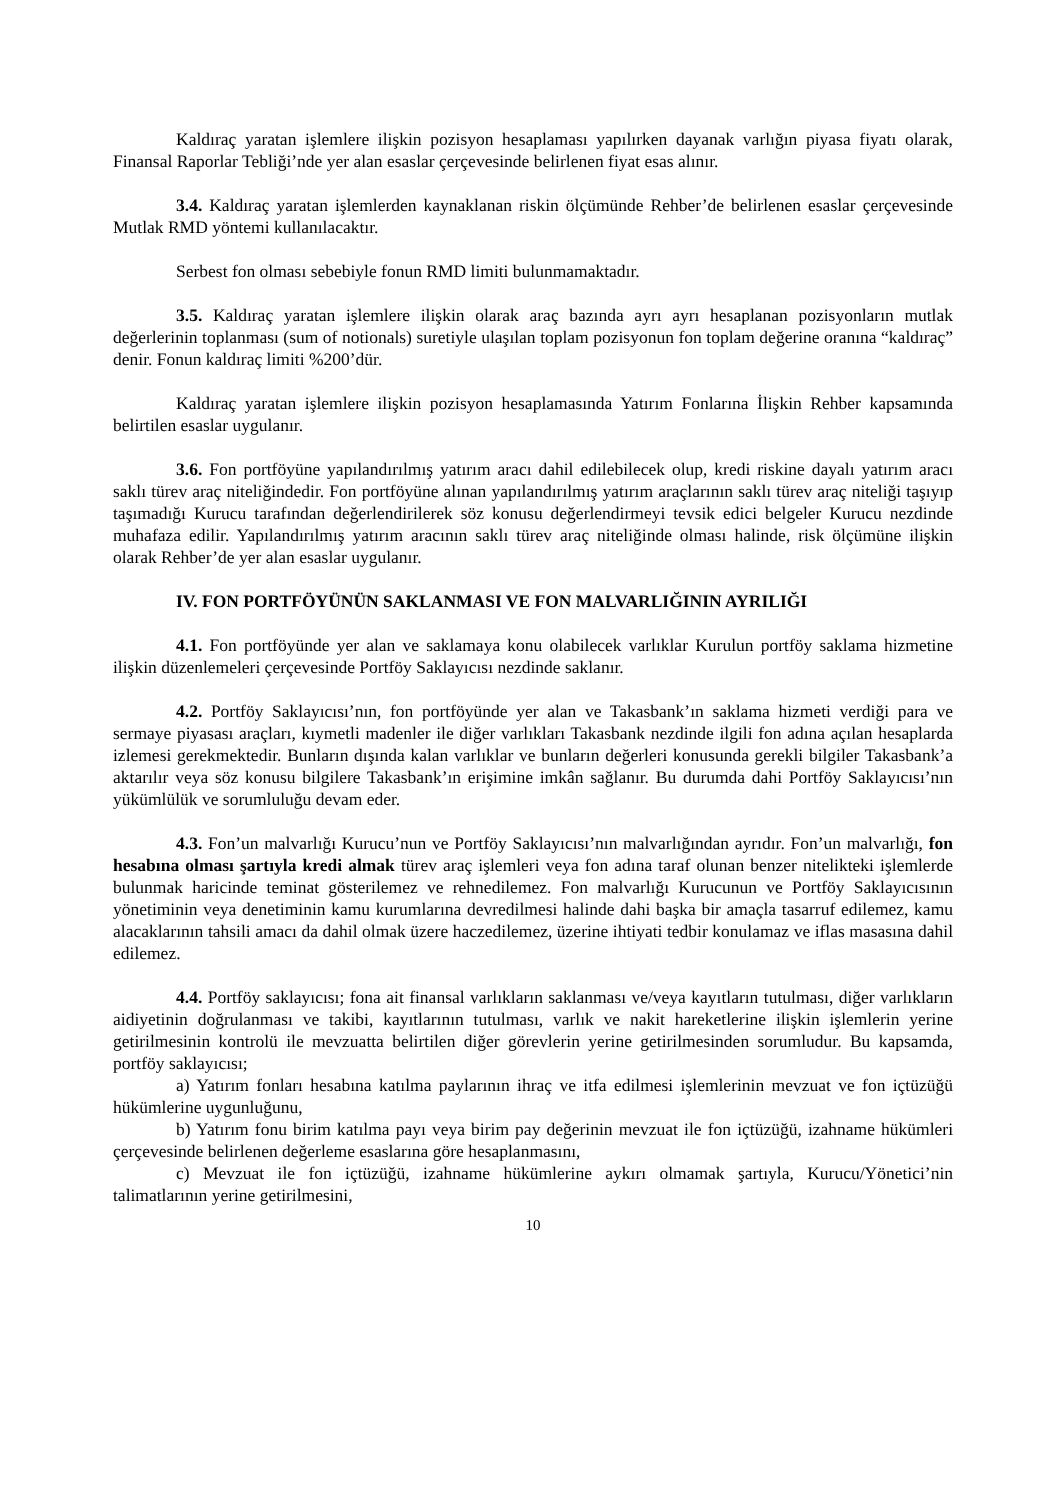Kaldıraç yaratan işlemlere ilişkin pozisyon hesaplaması yapılırken dayanak varlığın piyasa fiyatı olarak, Finansal Raporlar Tebliği’nde yer alan esaslar çerçevesinde belirlenen fiyat esas alınır.
3.4. Kaldıraç yaratan işlemlerden kaynaklanan riskin ölçümünde Rehber’de belirlenen esaslar çerçevesinde Mutlak RMD yöntemi kullanılacaktır.
Serbest fon olması sebebiyle fonun RMD limiti bulunmamaktadır.
3.5. Kaldıraç yaratan işlemlere ilişkin olarak araç bazında ayrı ayrı hesaplanan pozisyonların mutlak değerlerinin toplanması (sum of notionals) suretiyle ulaşılan toplam pozisyonun fon toplam değerine oranına “kaldıraç” denir. Fonun kaldıraç limiti %200’dür.
Kaldıraç yaratan işlemlere ilişkin pozisyon hesaplamasında Yatırım Fonlarına İlişkin Rehber kapsamında belirtilen esaslar uygulanır.
3.6. Fon portföyüne yapılandırılmış yatırım aracı dahil edilebilecek olup, kredi riskine dayalı yatırım aracı saklı türev araç niteliğindedir. Fon portföyüne alınan yapılandırılmış yatırım araçlarının saklı türev araç niteliği taşıyıp taşımadığı Kurucu tarafından değerlendirilerek söz konusu değerlendirmeyi tevsik edici belgeler Kurucu nezdinde muhafaza edilir. Yapılandırılmış yatırım aracının saklı türev araç niteliğinde olması halinde, risk ölçümüne ilişkin olarak Rehber’de yer alan esaslar uygulanır.
IV. FON PORTFÖYÜNÜN SAKLANMASI VE FON MALVARLIĞININ AYRILIĞI
4.1. Fon portföyünde yer alan ve saklamaya konu olabilecek varlıklar Kurulun portföy saklama hizmetine ilişkin düzenlemeleri çerçevesinde Portföy Saklayıcısı nezdinde saklanır.
4.2. Portföy Saklayıcısı’nın, fon portföyünde yer alan ve Takasbank’ın saklama hizmeti verdiği para ve sermaye piyasası araçları, kıymetli madenler ile diğer varlıkları Takasbank nezdinde ilgili fon adına açılan hesaplarda izlemesi gerekmektedir. Bunların dışında kalan varlıklar ve bunların değerleri konusunda gerekli bilgiler Takasbank’a aktarılır veya söz konusu bilgilere Takasbank’ın erişimine imkân sağlanır. Bu durumda dahi Portföy Saklayıcısı’nın yükümlülük ve sorumluluğu devam eder.
4.3. Fon’un malvarlığı Kurucu’nun ve Portföy Saklayıcısı’nın malvarlığından ayrıdır. Fon’un malvarlığı, fon hesabına olması şartıyla kredi almak türev araç işlemleri veya fon adına taraf olunan benzer nitelikteki işlemlerde bulunmak haricinde teminat gösterilemez ve rehnedilemez. Fon malvarlığı Kurucunun ve Portföy Saklayıcısının yönetiminin veya denetiminin kamu kurumlarına devredilmesi halinde dahi başka bir amaçla tasarruf edilemez, kamu alacaklarının tahsili amacı da dahil olmak üzere haczedilemez, üzerine ihtiyati tedbir konulamaz ve iflas masasına dahil edilemez.
4.4. Portföy saklayıcısı; fona ait finansal varlıkların saklanması ve/veya kayıtların tutulması, diğer varlıkların aidiyetinin doğrulanması ve takibi, kayıtlarının tutulması, varlık ve nakit hareketlerine ilişkin işlemlerin yerine getirilmesinin kontrolü ile mevzuatta belirtilen diğer görevlerin yerine getirilmesinden sorumludur. Bu kapsamda, portföy saklayıcısı;
a) Yatırım fonları hesabına katılma paylarının ihraç ve itfa edilmesi işlemlerinin mevzuat ve fon içtüzüğü hükümlerine uygunluğunu,
b) Yatırım fonu birim katılma payı veya birim pay değerinin mevzuat ile fon içtüzüğü, izahname hükümleri çerçevesinde belirlenen değerleme esaslarına göre hesaplanmasını,
c) Mevzuat ile fon içtüzüğü, izahname hükümlerine aykırı olmamak şartıyla, Kurucu/Yönetici’nin talimatlarının yerine getirilmesini,
10